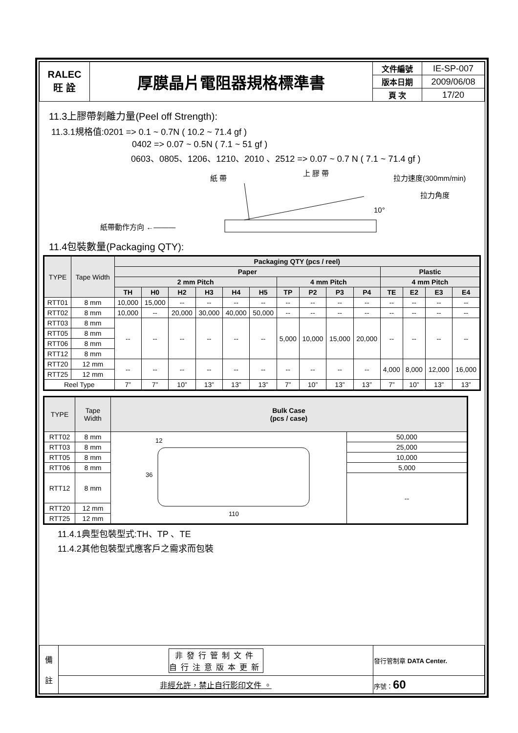| RALEC 旺 詮 | 厚膜晶片電阻器規格標準書 | 文件編號 | IE-SP-007 |
| | | 版本日期 | 2009/06/08 |
| | | 頁 次 | 17/20 |
11.3上膠帶剝離力量(Peel off Strength):
11.3.1規格值:0201 => 0.1 ~ 0.7N ( 10.2 ~ 71.4 gf )
0402 => 0.07 ~ 0.5N ( 7.1 ~ 51 gf )
0603、0805、1206、1210、2010 、2512 => 0.07 ~ 0.7 N ( 7.1 ~ 71.4 gf )
紙 帶
上 膠 帶
拉力速度(300mm/min)
拉力角度
10°
紙帶動作方向 ←———
11.4包裝數量(Packaging QTY):
| TYPE | Tape Width | Packaging QTY (pcs / reel) | | | | | | | | | | | | | |
| --- | --- | --- | --- | --- | --- | --- | --- | --- | --- | --- | --- | --- | --- | --- | --- |
| | | Paper | | | | | | | | | | Plastic | | | |
| | | 2 mm Pitch | | | | | | 4 mm Pitch | | | | 4 mm Pitch | | | |
| | | TH | H0 | H2 | H3 | H4 | H5 | TP | P2 | P3 | P4 | TE | E2 | E3 | E4 |
| RTT01 | 8 mm | 10,000 | 15,000 | -- | -- | -- | -- | -- | -- | -- | -- | -- | -- | -- | -- |
| RTT02 | 8 mm | 10,000 | -- | 20,000 | 30,000 | 40,000 | 50,000 | -- | -- | -- | -- | -- | -- | -- | -- |
| RTT03 | 8 mm | -- | -- | -- | -- | -- | -- | 5,000 | 10,000 | 15,000 | 20,000 | -- | -- | -- | -- |
| RTT05 | 8 mm | | | | | | | | | | | | | | |
| RTT06 | 8 mm | | | | | | | | | | | | | | |
| RTT12 | 8 mm | | | | | | | | | | | | | | |
| RTT20 | 12 mm | -- | -- | -- | -- | -- | -- | -- | -- | -- | -- | 4,000 | 8,000 | 12,000 | 16,000 |
| RTT25 | 12 mm | | | | | | | | | | | | | | |
| Reel Type | | 7” | 7” | 10” | 13” | 13” | 13” | 7” | 10” | 13” | 13” | 7” | 10” | 13” | 13” |
| TYPE | Tape Width | Bulk Case (pcs / case) | |
| --- | --- | --- | --- |
| RTT02 | 8 mm | 12 36 110 | 50,000 |
| RTT03 | 8 mm | | 25,000 |
| RTT05 | 8 mm | | 10,000 |
| RTT06 | 8 mm | | 5,000 |
| RTT12 | 8 mm | | -- |
| RTT20 | 12 mm | | |
| RTT25 | 12 mm | | |
11.4.1典型包裝型式:TH、TP 、TE
11.4.2其他包裝型式應客戶之需求而包裝
| 備 註 | 非發行管制文件 自行注意版本更新 | 發行管制章 DATA Center. |
| | 非經允許，禁止自行影印文件 。 | 序號： 60 |